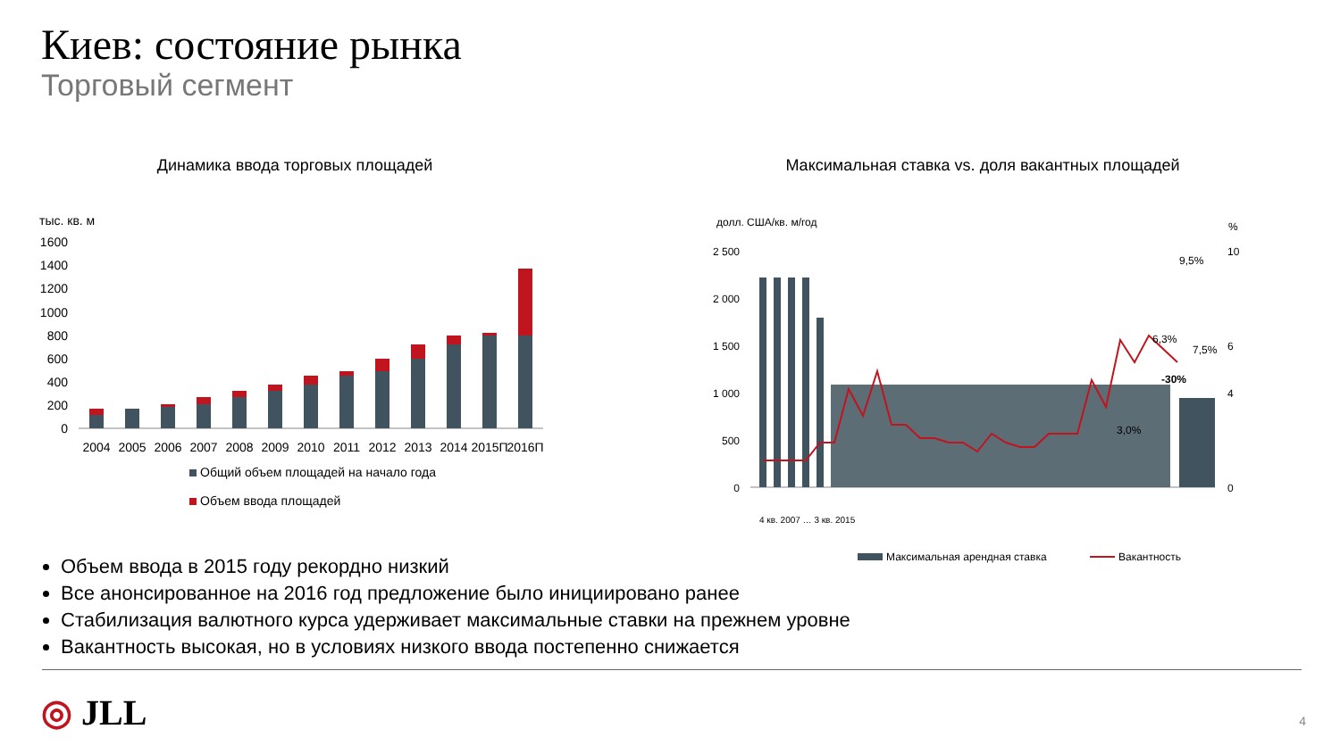Киев: состояние рынка
Торговый сегмент
Динамика ввода торговых площадей
тыс. кв. м
1600
1400
1200
1000
800
600
400
200
0
2004
2005
2006
2007
2008
2009
2010
2011
2012
2013
2014
2015П
2016П
Общий объем площадей на начало года
Объем ввода площадей
Максимальная ставка vs. доля вакантных площадей
долл. США/кв. м/год
%
2 500
2 000
1 500
1 000
500
0
10
6
4
0
9,5%
6,3%
3,0%
7,5%
-30%
Максимальная арендная ставка
Вакантность
4 кв. 2007 … 3 кв. 2015
Объем ввода в 2015 году рекордно низкий
Все анонсированное на 2016 год предложение было инициировано ранее
Стабилизация валютного курса удерживает максимальные ставки на прежнем уровне
Вакантность высокая, но в условиях низкого ввода постепенно снижается
◎ JLL 4